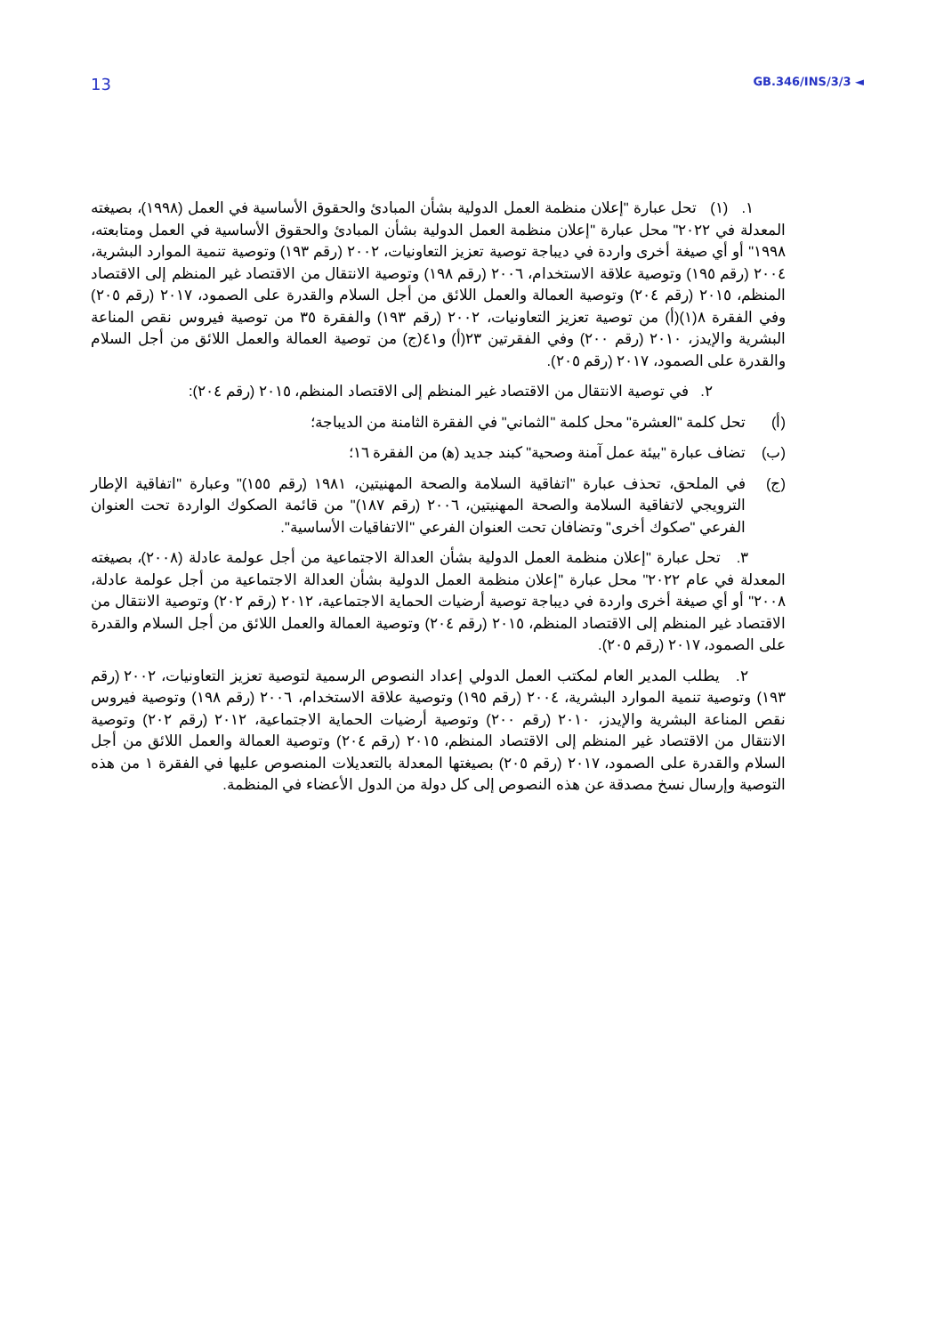13 GB.346/INS/3/3 ◄
١. (١) تحل عبارة "إعلان منظمة العمل الدولية بشأن المبادئ والحقوق الأساسية في العمل (١٩٩٨)، بصيغته المعدلة في ٢٠٢٢" محل عبارة "إعلان منظمة العمل الدولية بشأن المبادئ والحقوق الأساسية في العمل ومتابعته، ١٩٩٨" أو أي صيغة أخرى واردة في ديباجة توصية تعزيز التعاونيات، ٢٠٠٢ (رقم ١٩٣) وتوصية تنمية الموارد البشرية، ٢٠٠٤ (رقم ١٩٥) وتوصية علاقة الاستخدام، ٢٠٠٦ (رقم ١٩٨) وتوصية الانتقال من الاقتصاد غير المنظم إلى الاقتصاد المنظم، ٢٠١٥ (رقم ٢٠٤) وتوصية العمالة والعمل اللائق من أجل السلام والقدرة على الصمود، ٢٠١٧ (رقم ٢٠٥) وفي الفقرة ٨(١)(أ) من توصية تعزيز التعاونيات، ٢٠٠٢ (رقم ١٩٣) والفقرة ٣٥ من توصية فيروس نقص المناعة البشرية والإيدز، ٢٠١٠ (رقم ٢٠٠) وفي الفقرتين ٢٣(أ) و٤١(ج) من توصية العمالة والعمل اللائق من أجل السلام والقدرة على الصمود، ٢٠١٧ (رقم ٢٠٥).
٢. في توصية الانتقال من الاقتصاد غير المنظم إلى الاقتصاد المنظم، ٢٠١٥ (رقم ٢٠٤):
(أ) تحل كلمة "العشرة" محل كلمة "الثماني" في الفقرة الثامنة من الديباجة؛
(ب) تضاف عبارة "بيئة عمل آمنة وصحية" كبند جديد (ﻫ) من الفقرة ١٦؛
(ج) في الملحق، تحذف عبارة "اتفاقية السلامة والصحة المهنيتين، ١٩٨١ (رقم ١٥٥)" وعبارة "اتفاقية الإطار الترويجي لاتفاقية السلامة والصحة المهنيتين، ٢٠٠٦ (رقم ١٨٧)" من قائمة الصكوك الواردة تحت العنوان الفرعي "صكوك أخرى" وتضافان تحت العنوان الفرعي "الاتفاقيات الأساسية".
٣. تحل عبارة "إعلان منظمة العمل الدولية بشأن العدالة الاجتماعية من أجل عولمة عادلة (٢٠٠٨)، بصيغته المعدلة في عام ٢٠٢٢" محل عبارة "إعلان منظمة العمل الدولية بشأن العدالة الاجتماعية من أجل عولمة عادلة، ٢٠٠٨" أو أي صيغة أخرى واردة في ديباجة توصية أرضيات الحماية الاجتماعية، ٢٠١٢ (رقم ٢٠٢) وتوصية الانتقال من الاقتصاد غير المنظم إلى الاقتصاد المنظم، ٢٠١٥ (رقم ٢٠٤) وتوصية العمالة والعمل اللائق من أجل السلام والقدرة على الصمود، ٢٠١٧ (رقم ٢٠٥).
٢. يطلب المدير العام لمكتب العمل الدولي إعداد النصوص الرسمية لتوصية تعزيز التعاونيات، ٢٠٠٢ (رقم ١٩٣) وتوصية تنمية الموارد البشرية، ٢٠٠٤ (رقم ١٩٥) وتوصية علاقة الاستخدام، ٢٠٠٦ (رقم ١٩٨) وتوصية فيروس نقص المناعة البشرية والإيدز، ٢٠١٠ (رقم ٢٠٠) وتوصية أرضيات الحماية الاجتماعية، ٢٠١٢ (رقم ٢٠٢) وتوصية الانتقال من الاقتصاد غير المنظم إلى الاقتصاد المنظم، ٢٠١٥ (رقم ٢٠٤) وتوصية العمالة والعمل اللائق من أجل السلام والقدرة على الصمود، ٢٠١٧ (رقم ٢٠٥) بصيغتها المعدلة بالتعديلات المنصوص عليها في الفقرة ١ من هذه التوصية وإرسال نسخ مصدقة عن هذه النصوص إلى كل دولة من الدول الأعضاء في المنظمة.